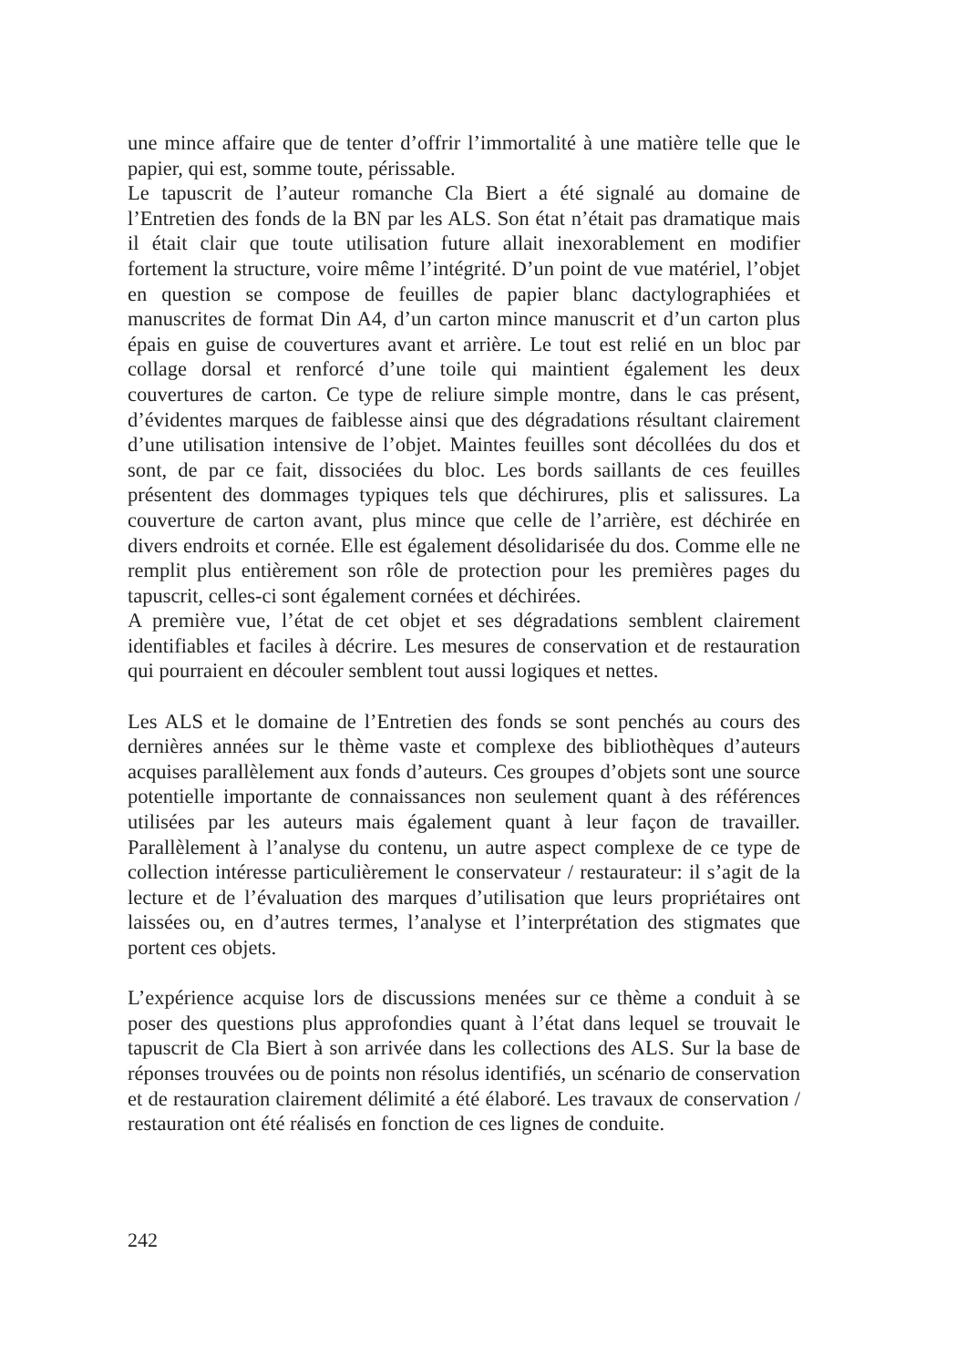une mince affaire que de tenter d’offrir l’immortalité à une matière telle que le papier, qui est, somme toute, périssable.
Le tapuscrit de l’auteur romanche Cla Biert a été signalé au domaine de l’Entretien des fonds de la BN par les ALS. Son état n’était pas dramatique mais il était clair que toute utilisation future allait inexorablement en modifier fortement la structure, voire même l’intégrité. D’un point de vue matériel, l’objet en question se compose de feuilles de papier blanc dactylographiées et manuscrites de format Din A4, d’un carton mince manuscrit et d’un carton plus épais en guise de couvertures avant et arrière. Le tout est relié en un bloc par collage dorsal et renforcé d’une toile qui maintient également les deux couvertures de carton. Ce type de reliure simple montre, dans le cas présent, d’évidentes marques de faiblesse ainsi que des dégradations résultant clairement d’une utilisation intensive de l’objet. Maintes feuilles sont décollées du dos et sont, de par ce fait, dissociées du bloc. Les bords saillants de ces feuilles présentent des dommages typiques tels que déchirures, plis et salissures. La couverture de carton avant, plus mince que celle de l’arrière, est déchirée en divers endroits et cornée. Elle est également désolidarisée du dos. Comme elle ne remplit plus entièrement son rôle de protection pour les premières pages du tapuscrit, celles-ci sont également cornées et déchirées.
A première vue, l’état de cet objet et ses dégradations semblent clairement identifiables et faciles à décrire. Les mesures de conservation et de restauration qui pourraient en découler semblent tout aussi logiques et nettes.
Les ALS et le domaine de l’Entretien des fonds se sont penchés au cours des dernières années sur le thème vaste et complexe des bibliothèques d’auteurs acquises parallèlement aux fonds d’auteurs. Ces groupes d’objets sont une source potentielle importante de connaissances non seulement quant à des références utilisées par les auteurs mais également quant à leur façon de travailler. Parallèlement à l’analyse du contenu, un autre aspect complexe de ce type de collection intéresse particulièrement le conservateur / restaurateur: il s’agit de la lecture et de l’évaluation des marques d’utilisation que leurs propriétaires ont laissées ou, en d’autres termes, l’analyse et l’interprétation des stigmates que portent ces objets.
L’expérience acquise lors de discussions menées sur ce thème a conduit à se poser des questions plus approfondies quant à l’état dans lequel se trouvait le tapuscrit de Cla Biert à son arrivée dans les collections des ALS. Sur la base de réponses trouvées ou de points non résolus identifiés, un scénario de conservation et de restauration clairement délimité a été élaboré. Les travaux de conservation / restauration ont été réalisés en fonction de ces lignes de conduite.
242